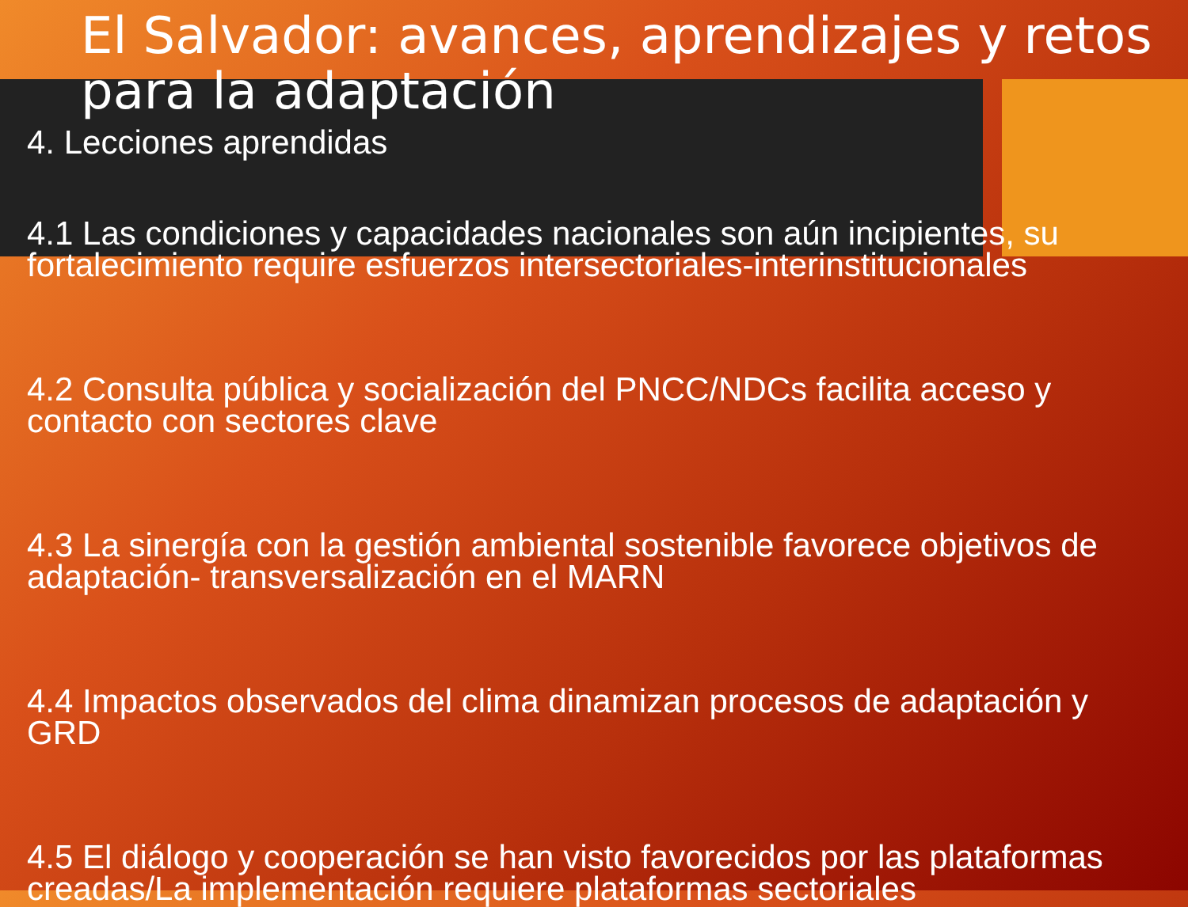El Salvador: avances, aprendizajes y retos para la adaptación
4. Lecciones aprendidas
4.1 Las condiciones y capacidades nacionales son aún incipientes, su fortalecimiento require esfuerzos intersectoriales-interinstitucionales
4.2 Consulta pública y socialización del PNCC/NDCs facilita acceso y contacto con sectores clave
4.3 La sinergía con la gestión ambiental sostenible favorece objetivos de adaptación- transversalización en el MARN
4.4 Impactos observados del clima dinamizan procesos de adaptación y GRD
4.5 El diálogo y cooperación se han visto favorecidos por las plataformas creadas/La implementación requiere plataformas sectoriales